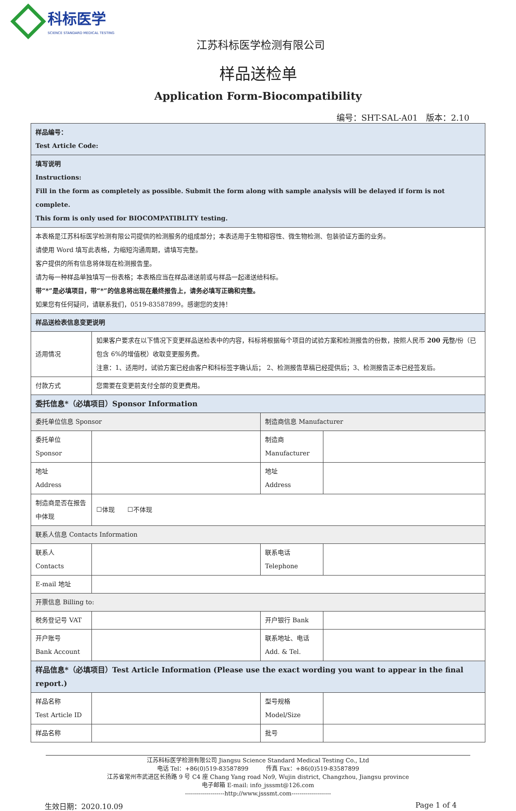科标医学 SCIENCE STANDARD MEDICAL TESTING
江苏科标医学检测有限公司
样品送检单
Application Form-Biocompatibility
编号：SHT-SAL-A01　版本：2.10
| 样品编号： Test Article Code: | | | |
| 填写说明 Instructions: Fill in the form as completely as possible. Submit the form along with sample analysis will be delayed if form is not complete. This form is only used for BIOCOMPATIBLITY testing. | | | |
| 本表格是江苏科标医学检测有限公司提供的检测服务的组成部分；本表适用于生物相容性、微生物检测、包装验证方面的业务。 请使用 Word 填写此表格，为缩短沟通周期，请填写完整。 客户提供的所有信息将体现在检测报告里。 请为每一种样品单独填写一份表格；本表格应当在样品递送前或与样品一起递送给科标。 带“*”是必填项目，带“*”的信息将出现在最终报告上，请务必填写正确和完整。 如果您有任何疑问，请联系我们，0519-83587899。感谢您的支持！ | | | |
| 样品送检表信息变更说明 | | | |
| 适用情况 | 如果客户要求在以下情况下变更样品送检表中的内容，科标将根据每个项目的试验方案和检测报告的份数，按照人民币 200 元 整/份（已包含 6%的增值税）收取变更服务费。 注意：1、适用时，试验方案已经由客户和科标签字确认后； 2、检测报告草稿已经提供后；3、检测报告正本已经签发后。 | | |
| 付款方式 | 您需要在变更前支付全部的变更费用。 | | |
| 委托信息*（必填项目）Sponsor Information | | | |
| 委托单位信息 Sponsor | | 制造商信息 Manufacturer | |
| 委托单位 Sponsor | | 制造商 Manufacturer | |
| 地址 Address | | 地址 Address | |
| 制造商是否在报告中体现 | ☐体现 ☐不体现 | | |
| 联系人信息 Contacts Information | | | |
| 联系人 Contacts | | 联系电话 Telephone | |
| E-mail 地址 | | | |
| 开票信息 Billing to: | | | |
| 税务登记号 VAT | | 开户银行 Bank | |
| 开户账号 Bank Account | | 联系地址、电话 Add. & Tel. | |
| 样品信息*（必填项目）Test Article Information (Please use the exact wording you want to appear in the final report.) | | | |
| 样品名称 Test Article ID | | 型号规格 Model/Size | |
| 样品名称 | | 批号 | |
江苏科标医学检测有限公司 Jiangsu Science Standard Medical Testing Co., Ltd
电话 Tel：+86(0)519-83587899　　　传真 Fax：+86(0)519-83587899
江苏省常州市武进区长扬路 9 号 C4 座 Chang Yang road No9, Wujin district, Changzhou, Jiangsu province
电子邮箱 E-mail: info_jsssmt@126.com
--------------------http://www.jsssmt.com--------------------
生效日期：2020.10.09 Page 1 of 4